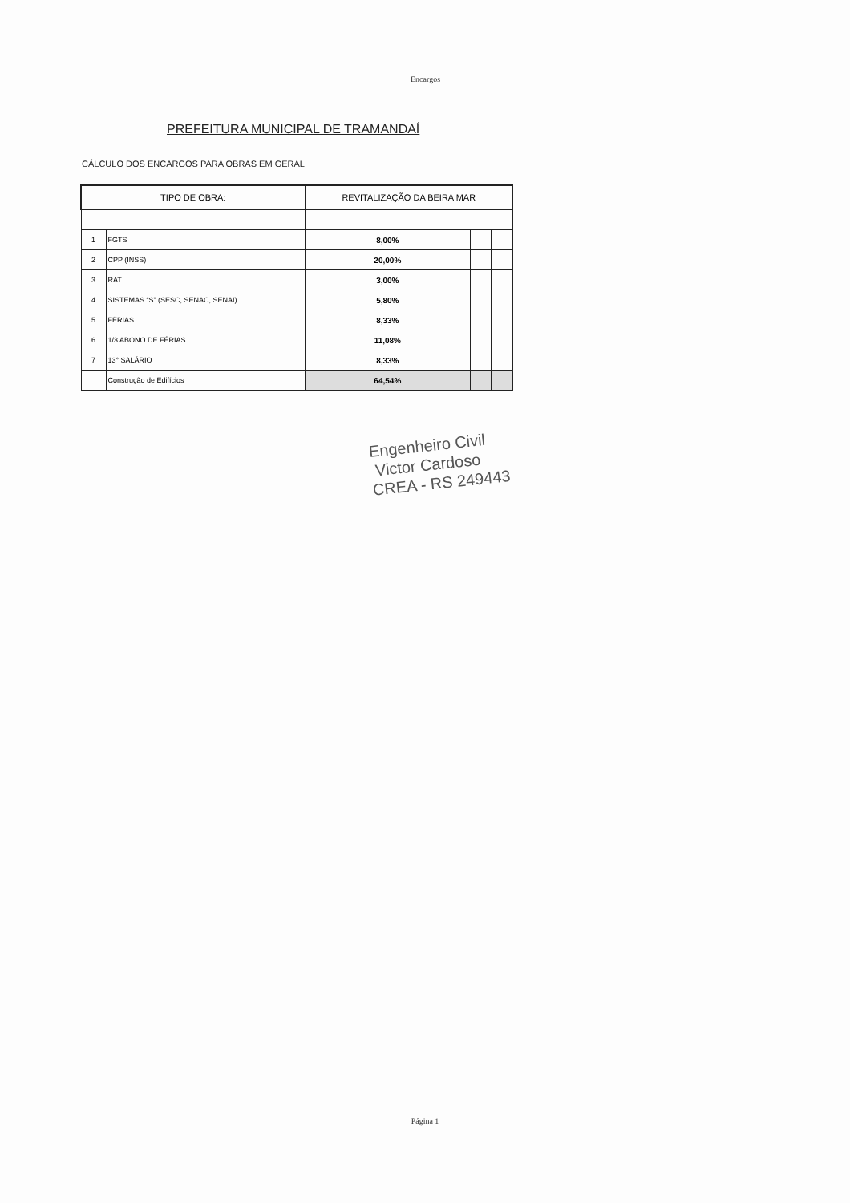Encargos
PREFEITURA MUNICIPAL DE TRAMANDAÍ
CÁLCULO DOS ENCARGOS PARA OBRAS EM GERAL
| TIPO DE OBRA: | | REVITALIZAÇÃO DA BEIRA MAR | | |
| 1 | FGTS | 8,00% | | |
| 2 | CPP (INSS) | 20,00% | | |
| 3 | RAT | 3,00% | | |
| 4 | SISTEMAS “S” (SESC, SENAC, SENAI) | 5,80% | | |
| 5 | FÉRIAS | 8,33% | | |
| 6 | 1/3 ABONO DE FÉRIAS | 11,08% | | |
| 7 | 13° SALÁRIO | 8,33% | | |
| | Construção de Edifícios | 64,54% | | |
Engenheiro Civil
Victor Cardoso
CREA - RS 249443
Página 1